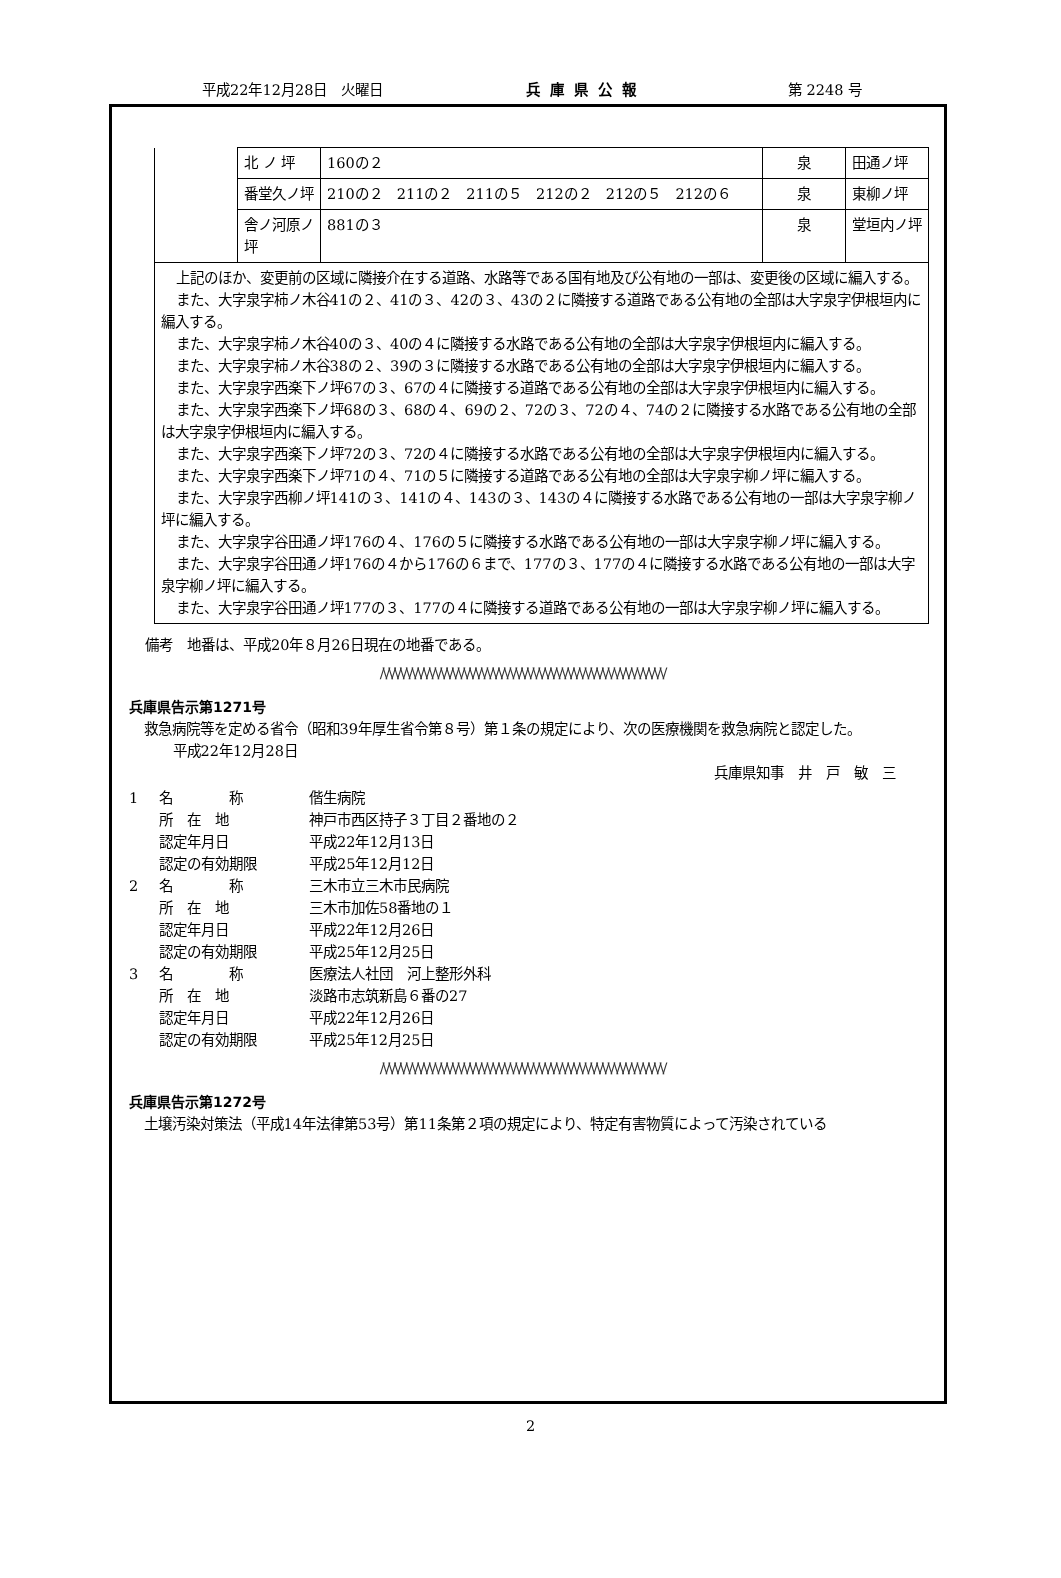平成22年12月28日　火曜日 兵庫県公報 第 2248 号
| | 北 ノ 坪 | 160の２ | 泉 | 田通ノ坪 |
| | 番堂久ノ坪 | 210の２ 211の２ 211の５ 212の２ 212の５ 212の６ | 泉 | 東柳ノ坪 |
| | 舎ノ河原ノ坪 | 881の３ | 泉 | 堂垣内ノ坪 |
| 上記のほか、変更前の区域に隣接介在する道路、水路等である国有地及び公有地の一部は、変更後の区域に編入する。 また、大字泉字柿ノ木谷41の２、41の３、42の３、43の２に隣接する道路である公有地の全部は大字泉字伊根垣内に編入する。 また、大字泉字柿ノ木谷40の３、40の４に隣接する水路である公有地の全部は大字泉字伊根垣内に編入する。 また、大字泉字柿ノ木谷38の２、39の３に隣接する水路である公有地の全部は大字泉字伊根垣内に編入する。 また、大字泉字西楽下ノ坪67の３、67の４に隣接する道路である公有地の全部は大字泉字伊根垣内に編入する。 また、大字泉字西楽下ノ坪68の３、68の４、69の２、72の３、72の４、74の２に隣接する水路である公有地の全部は大字泉字伊根垣内に編入する。 また、大字泉字西楽下ノ坪72の３、72の４に隣接する水路である公有地の全部は大字泉字伊根垣内に編入する。 また、大字泉字西楽下ノ坪71の４、71の５に隣接する道路である公有地の全部は大字泉字柳ノ坪に編入する。 また、大字泉字西柳ノ坪141の３、141の４、143の３、143の４に隣接する水路である公有地の一部は大字泉字柳ノ坪に編入する。 また、大字泉字谷田通ノ坪176の４、176の５に隣接する水路である公有地の一部は大字泉字柳ノ坪に編入する。 また、大字泉字谷田通ノ坪176の４から176の６まで、177の３、177の４に隣接する水路である公有地の一部は大字泉字柳ノ坪に編入する。 また、大字泉字谷田通ノ坪177の３、177の４に隣接する道路である公有地の一部は大字泉字柳ノ坪に編入する。 | | | | |
備考　地番は、平成20年８月26日現在の地番である。
/\/\/\/\/\/\/\/\/\/\/\/\/\/\/\/\/\/\/\/\/\/\/\/\/\/\/\/\/\/\/\/\/\/\/\/\/\/\/\/\/\/\/\/\/\/\/\/\/\/
兵庫県告示第1271号
救急病院等を定める省令（昭和39年厚生省令第８号）第１条の規定により、次の医療機関を救急病院と認定した。
平成22年12月28日
兵庫県知事　井　戸　敏　三
1 名　　　　称 偕生病院 所　在　地 神戸市西区持子３丁目２番地の２ 認定年月日 平成22年12月13日 認定の有効期限 平成25年12月12日 2 名　　　　称 三木市立三木市民病院 所　在　地 三木市加佐58番地の１ 認定年月日 平成22年12月26日 認定の有効期限 平成25年12月25日 3 名　　　　称 医療法人社団　河上整形外科 所　在　地 淡路市志筑新島６番の27 認定年月日 平成22年12月26日 認定の有効期限 平成25年12月25日
/\/\/\/\/\/\/\/\/\/\/\/\/\/\/\/\/\/\/\/\/\/\/\/\/\/\/\/\/\/\/\/\/\/\/\/\/\/\/\/\/\/\/\/\/\/\/\/\/\/
兵庫県告示第1272号
土壌汚染対策法（平成14年法律第53号）第11条第２項の規定により、特定有害物質によって汚染されている
2